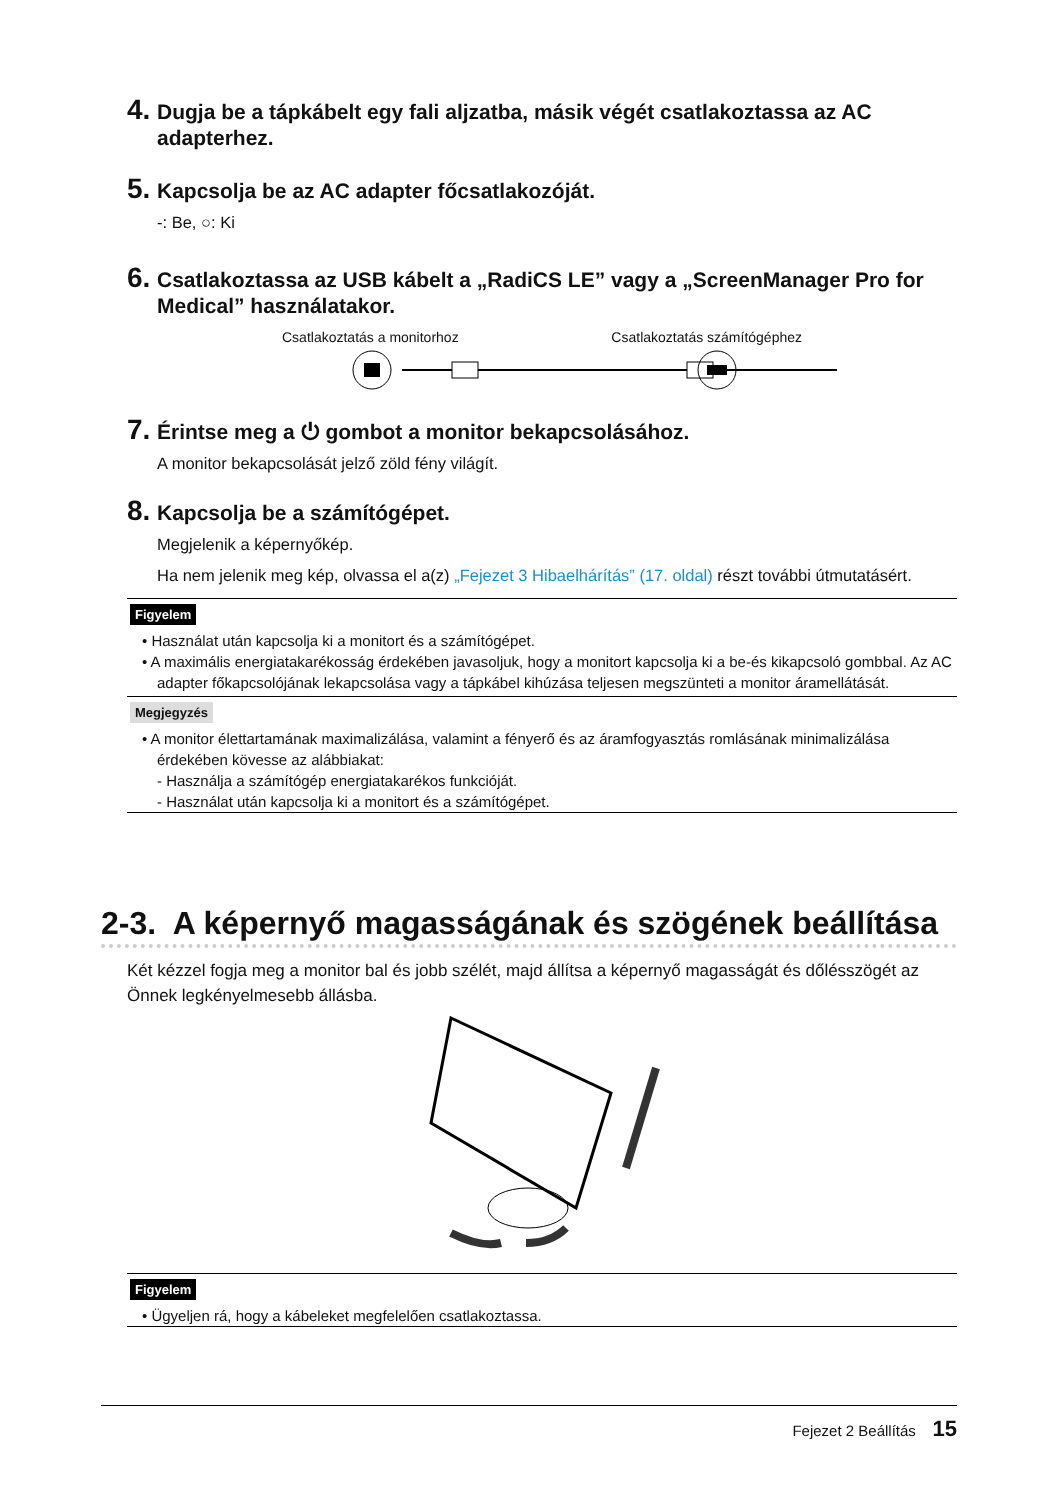4. Dugja be a tápkábelt egy fali aljzatba, másik végét csatlakoztassa az AC adapterhez.
5. Kapcsolja be az AC adapter főcsatlakozóját.
-: Be, ○: Ki
6. Csatlakoztassa az USB kábelt a „RadiCS LE” vagy a „ScreenManager Pro for Medical” használatakor.
Csatlakoztatás a monitorhoz Csatlakoztatás számítógéphez
7. Érintse meg a ⏻ gombot a monitor bekapcsolásához.
A monitor bekapcsolását jelző zöld fény világít.
8. Kapcsolja be a számítógépet.
Megjelenik a képernyőkép.
Ha nem jelenik meg kép, olvassa el a(z) „Fejezet 3 Hibaelhárítás” (17. oldal) részt további útmutatásért.
Figyelem
• Használat után kapcsolja ki a monitort és a számítógépet.
• A maximális energiatakarékosság érdekében javasoljuk, hogy a monitort kapcsolja ki a be-és kikapcsoló gombbal. Az AC adapter főkapcsolójának lekapcsolása vagy a tápkábel kihúzása teljesen megszünteti a monitor áramellátását.
Megjegyzés
• A monitor élettartamának maximalizálása, valamint a fényerő és az áramfogyasztás romlásának minimalizálása érdekében kövesse az alábbiakat:
- Használja a számítógép energiatakarékos funkcióját.
- Használat után kapcsolja ki a monitort és a számítógépet.
2-3. A képernyő magasságának és szögének beállítása
Két kézzel fogja meg a monitor bal és jobb szélét, majd állítsa a képernyő magasságát és dőlésszögét az Önnek legkényelmesebb állásba.
Figyelem
• Ügyeljen rá, hogy a kábeleket megfelelően csatlakoztassa.
Fejezet 2 Beállítás 15